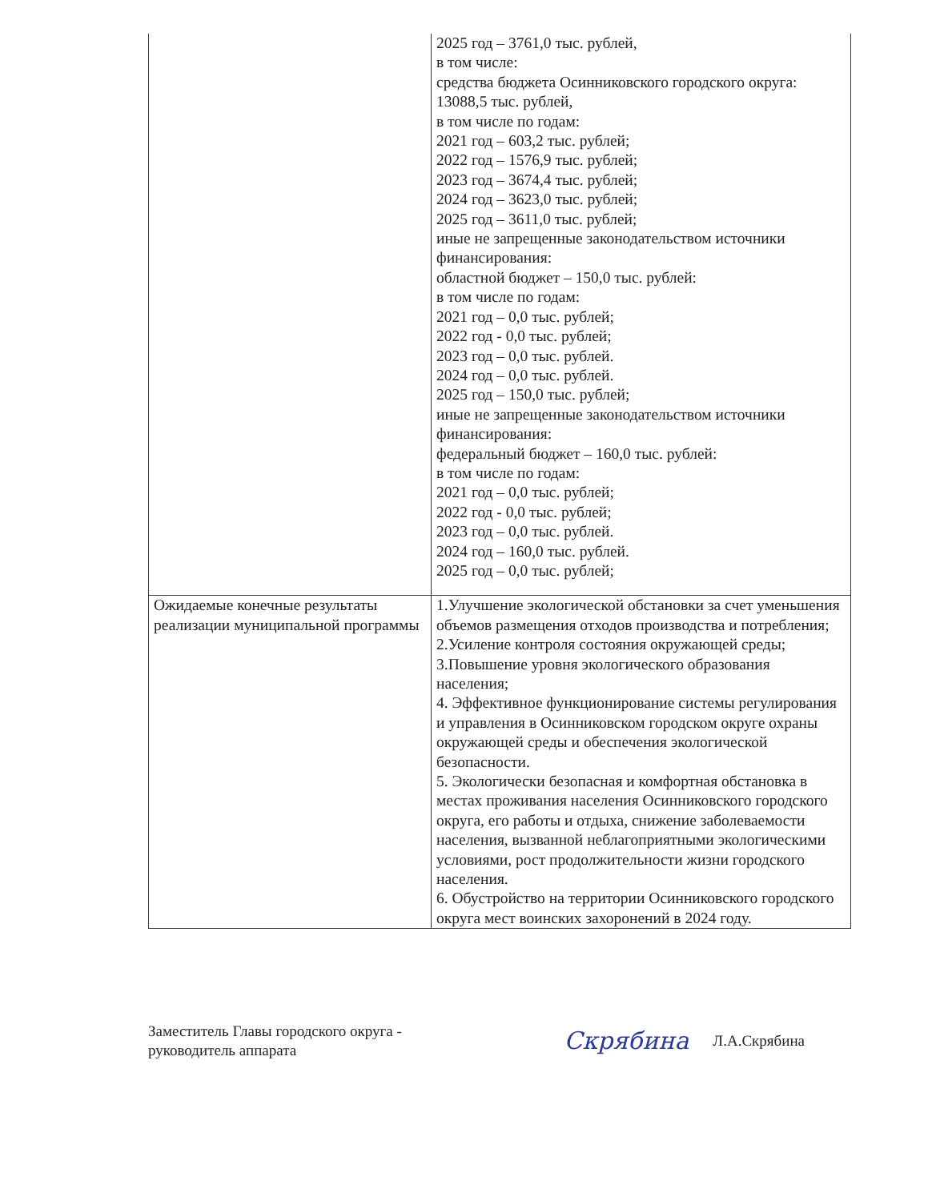| | 2025 год – 3761,0 тыс. рублей, в том числе: средства бюджета Осинниковского городского округа: 13088,5 тыс. рублей, в том числе по годам: 2021 год – 603,2 тыс. рублей; 2022 год – 1576,9 тыс. рублей; 2023 год – 3674,4 тыс. рублей; 2024 год – 3623,0 тыс. рублей; 2025 год – 3611,0 тыс. рублей; иные не запрещенные законодательством источники финансирования: областной бюджет – 150,0 тыс. рублей: в том числе по годам: 2021 год – 0,0 тыс. рублей; 2022 год - 0,0 тыс. рублей; 2023 год – 0,0 тыс. рублей. 2024 год – 0,0 тыс. рублей. 2025 год – 150,0 тыс. рублей; иные не запрещенные законодательством источники финансирования: федеральный бюджет – 160,0 тыс. рублей: в том числе по годам: 2021 год – 0,0 тыс. рублей; 2022 год - 0,0 тыс. рублей; 2023 год – 0,0 тыс. рублей. 2024 год – 160,0 тыс. рублей. 2025 год – 0,0 тыс. рублей; |
| Ожидаемые конечные результаты реализации муниципальной программы | 1.Улучшение экологической обстановки за счет уменьшения объемов размещения отходов производства и потребления; 2.Усиление контроля состояния окружающей среды; 3.Повышение уровня экологического образования населения; 4. Эффективное функционирование системы регулирования и управления в Осинниковском городском округе охраны окружающей среды и обеспечения экологической безопасности. 5. Экологически безопасная и комфортная обстановка в местах проживания населения Осинниковского городского округа, его работы и отдыха, снижение заболеваемости населения, вызванной неблагоприятными экологическими условиями, рост продолжительности жизни городского населения. 6. Обустройство на территории Осинниковского городского округа мест воинских захоронений в 2024 году. |
Заместитель Главы городского округа -
руководитель аппарата
Скрябина Л.А.Скрябина